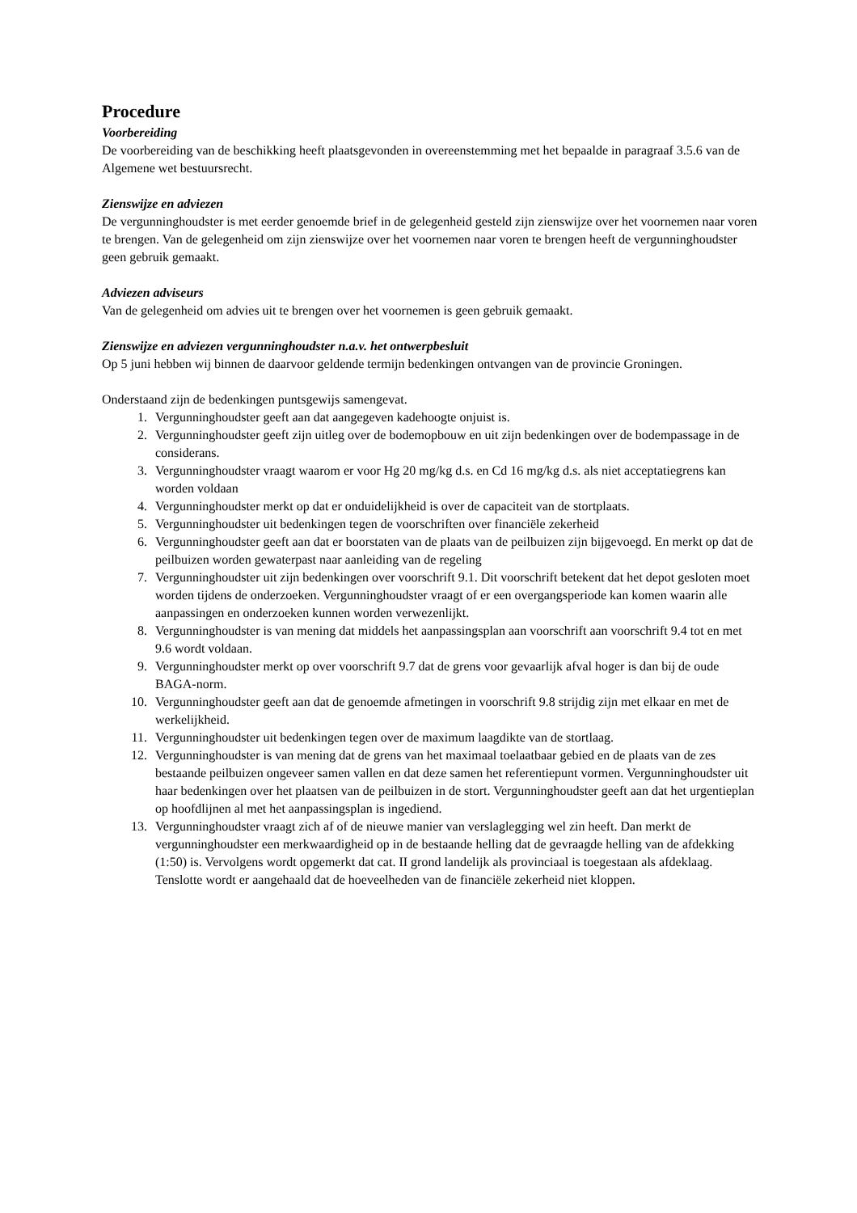Procedure
Voorbereiding
De voorbereiding van de beschikking heeft plaatsgevonden in overeenstemming met het bepaalde in paragraaf 3.5.6 van de Algemene wet bestuursrecht.
Zienswijze en adviezen
De vergunninghoudster is met eerder genoemde brief in de gelegenheid gesteld zijn zienswijze over het voornemen naar voren te brengen. Van de gelegenheid om zijn zienswijze over het voornemen naar voren te brengen heeft de vergunninghoudster geen gebruik gemaakt.
Adviezen adviseurs
Van de gelegenheid om advies uit te brengen over het voornemen is geen gebruik gemaakt.
Zienswijze en adviezen vergunninghoudster n.a.v. het ontwerpbesluit
Op 5 juni hebben wij binnen de daarvoor geldende termijn bedenkingen ontvangen van de provincie Groningen.
Onderstaand zijn de bedenkingen puntsgewijs samengevat.
1. Vergunninghoudster geeft aan dat aangegeven kadehoogte onjuist is.
2. Vergunninghoudster geeft zijn uitleg over de bodemopbouw en uit zijn bedenkingen over de bodempassage in de considerans.
3. Vergunninghoudster vraagt waarom er voor Hg 20 mg/kg d.s. en Cd 16 mg/kg d.s. als niet acceptatiegrens kan worden voldaan
4. Vergunninghoudster merkt op dat er onduidelijkheid is over de capaciteit van de stortplaats.
5. Vergunninghoudster uit bedenkingen tegen de voorschriften over financiële zekerheid
6. Vergunninghoudster geeft aan dat er boorstaten van de plaats van de peilbuizen zijn bijgevoegd. En merkt op dat de peilbuizen worden gewaterpast naar aanleiding van de regeling
7. Vergunninghoudster uit zijn bedenkingen over voorschrift 9.1. Dit voorschrift betekent dat het depot gesloten moet worden tijdens de onderzoeken. Vergunninghoudster vraagt of er een overgangsperiode kan komen waarin alle aanpassingen en onderzoeken kunnen worden verwezenlijkt.
8. Vergunninghoudster is van mening dat middels het aanpassingsplan aan voorschrift aan voorschrift 9.4 tot en met 9.6 wordt voldaan.
9. Vergunninghoudster merkt op over voorschrift 9.7 dat de grens voor gevaarlijk afval hoger is dan bij de oude BAGA-norm.
10. Vergunninghoudster geeft aan dat de genoemde afmetingen in voorschrift 9.8 strijdig zijn met elkaar en met de werkelijkheid.
11. Vergunninghoudster uit bedenkingen tegen over de maximum laagdikte van de stortlaag.
12. Vergunninghoudster is van mening dat de grens van het maximaal toelaatbaar gebied en de plaats van de zes bestaande peilbuizen ongeveer samen vallen en dat deze samen het referentiepunt vormen. Vergunninghoudster uit haar bedenkingen over het plaatsen van de peilbuizen in de stort. Vergunninghoudster geeft aan dat het urgentieplan op hoofdlijnen al met het aanpassingsplan is ingediend.
13. Vergunninghoudster vraagt zich af of de nieuwe manier van verslaglegging wel zin heeft. Dan merkt de vergunninghoudster een merkwaardigheid op in de bestaande helling dat de gevraagde helling van de afdekking (1:50) is. Vervolgens wordt opgemerkt dat cat. II grond landelijk als provinciaal is toegestaan als afdeklaag. Tenslotte wordt er aangehaald dat de hoeveelheden van de financiële zekerheid niet kloppen.